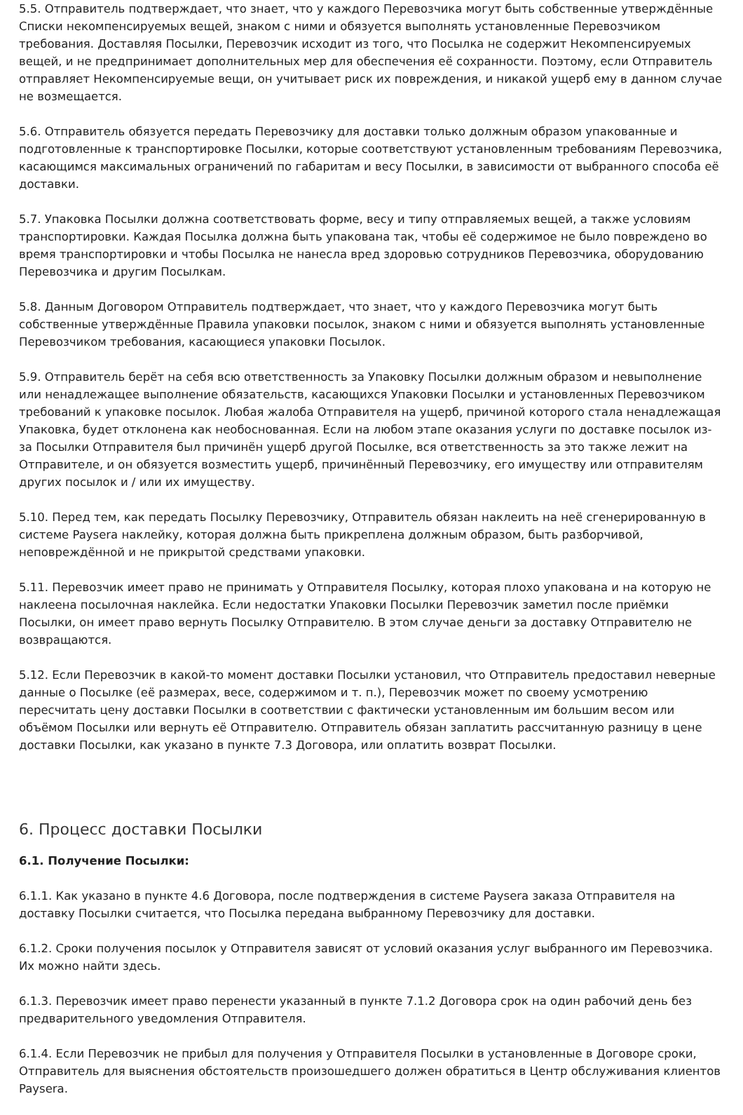5.5. Отправитель подтверждает, что знает, что у каждого Перевозчика могут быть собственные утверждённые Списки некомпенсируемых вещей, знаком с ними и обязуется выполнять установленные Перевозчиком требования. Доставляя Посылки, Перевозчик исходит из того, что Посылка не содержит Некомпенсируемых вещей, и не предпринимает дополнительных мер для обеспечения её сохранности. Поэтому, если Отправитель отправляет Некомпенсируемые вещи, он учитывает риск их повреждения, и никакой ущерб ему в данном случае не возмещается.
5.6. Отправитель обязуется передать Перевозчику для доставки только должным образом упакованные и подготовленные к транспортировке Посылки, которые соответствуют установленным требованиям Перевозчика, касающимся максимальных ограничений по габаритам и весу Посылки, в зависимости от выбранного способа её доставки.
5.7. Упаковка Посылки должна соответствовать форме, весу и типу отправляемых вещей, а также условиям транспортировки. Каждая Посылка должна быть упакована так, чтобы её содержимое не было повреждено во время транспортировки и чтобы Посылка не нанесла вред здоровью сотрудников Перевозчика, оборудованию Перевозчика и другим Посылкам.
5.8. Данным Договором Отправитель подтверждает, что знает, что у каждого Перевозчика могут быть собственные утверждённые Правила упаковки посылок, знаком с ними и обязуется выполнять установленные Перевозчиком требования, касающиеся упаковки Посылок.
5.9. Отправитель берёт на себя всю ответственность за Упаковку Посылки должным образом и невыполнение или ненадлежащее выполнение обязательств, касающихся Упаковки Посылки и установленных Перевозчиком требований к упаковке посылок. Любая жалоба Отправителя на ущерб, причиной которого стала ненадлежащая Упаковка, будет отклонена как необоснованная. Если на любом этапе оказания услуги по доставке посылок из-за Посылки Отправителя был причинён ущерб другой Посылке, вся ответственность за это также лежит на Отправителе, и он обязуется возместить ущерб, причинённый Перевозчику, его имуществу или отправителям других посылок и / или их имуществу.
5.10. Перед тем, как передать Посылку Перевозчику, Отправитель обязан наклеить на неё сгенерированную в системе Paysera наклейку, которая должна быть прикреплена должным образом, быть разборчивой, неповреждённой и не прикрытой средствами упаковки.
5.11. Перевозчик имеет право не принимать у Отправителя Посылку, которая плохо упакована и на которую не наклеена посылочная наклейка. Если недостатки Упаковки Посылки Перевозчик заметил после приёмки Посылки, он имеет право вернуть Посылку Отправителю. В этом случае деньги за доставку Отправителю не возвращаются.
5.12. Если Перевозчик в какой-то момент доставки Посылки установил, что Отправитель предоставил неверные данные о Посылке (её размерах, весе, содержимом и т. п.), Перевозчик может по своему усмотрению пересчитать цену доставки Посылки в соответствии с фактически установленным им большим весом или объёмом Посылки или вернуть её Отправителю. Отправитель обязан заплатить рассчитанную разницу в цене доставки Посылки, как указано в пункте 7.3 Договора, или оплатить возврат Посылки.
6. Процесс доставки Посылки
6.1. Получение Посылки:
6.1.1. Как указано в пункте 4.6 Договора, после подтверждения в системе Paysera заказа Отправителя на доставку Посылки считается, что Посылка передана выбранному Перевозчику для доставки.
6.1.2. Сроки получения посылок у Отправителя зависят от условий оказания услуг выбранного им Перевозчика. Их можно найти здесь.
6.1.3. Перевозчик имеет право перенести указанный в пункте 7.1.2 Договора срок на один рабочий день без предварительного уведомления Отправителя.
6.1.4. Если Перевозчик не прибыл для получения у Отправителя Посылки в установленные в Договоре сроки, Отправитель для выяснения обстоятельств произошедшего должен обратиться в Центр обслуживания клиентов Paysera.